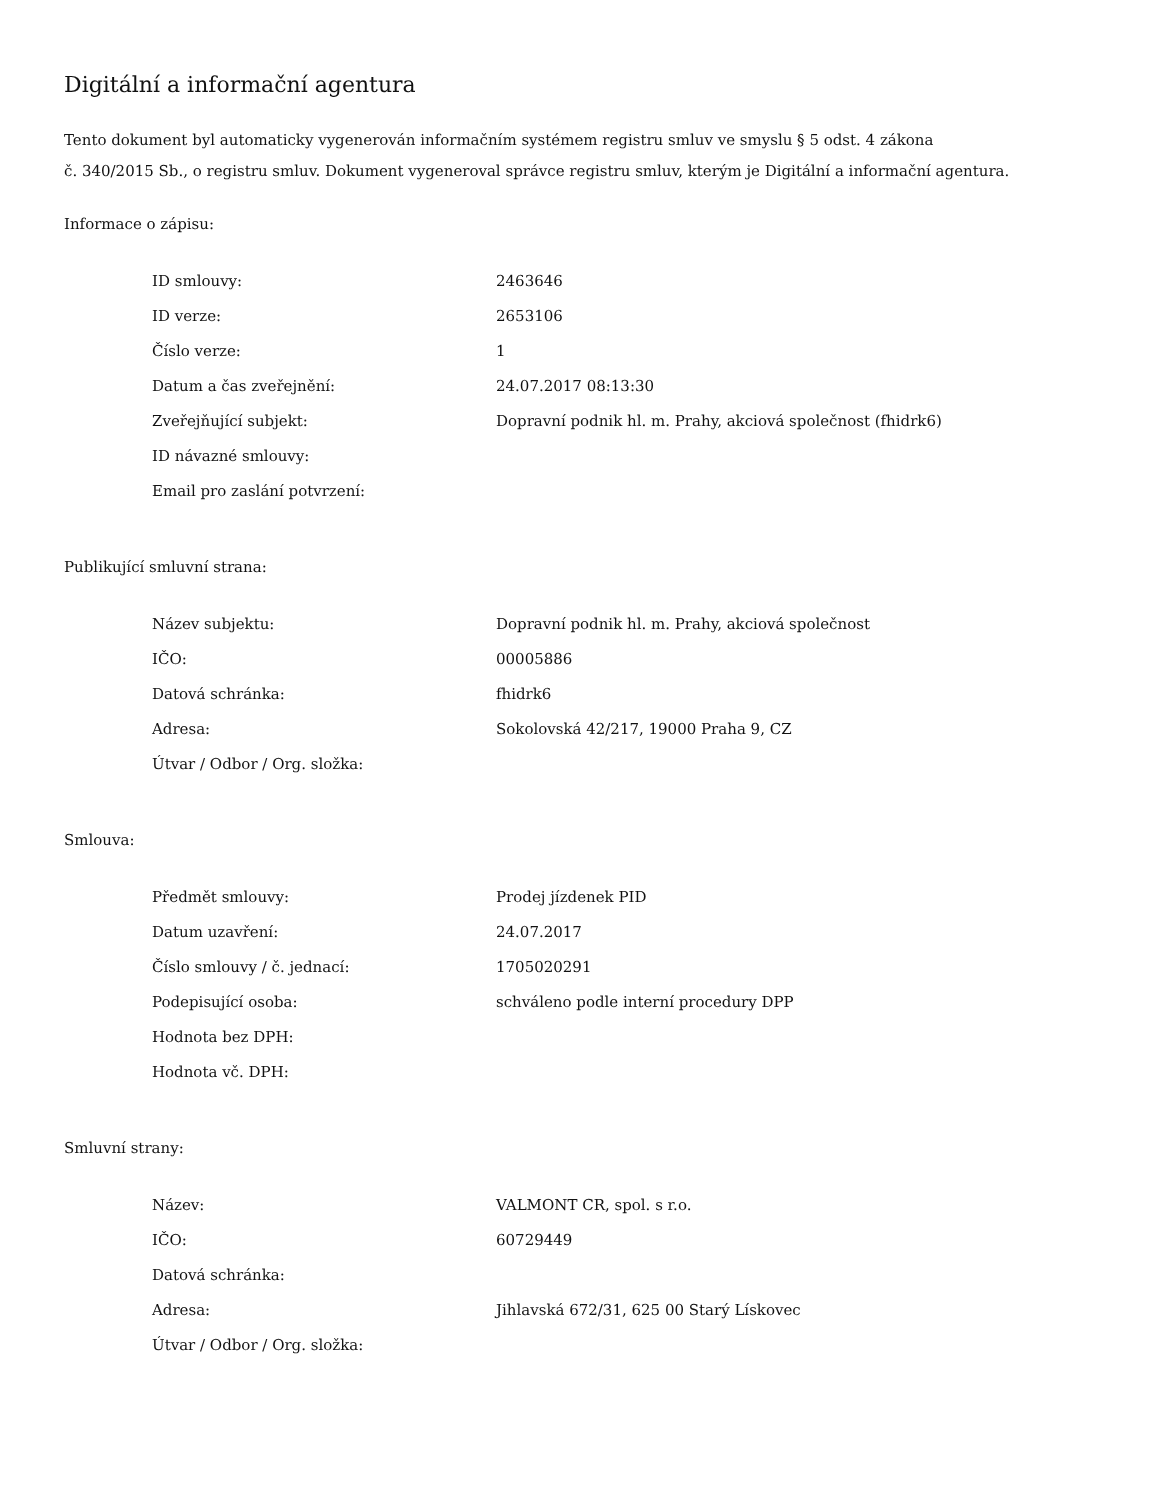Digitální a informační agentura
Tento dokument byl automaticky vygenerován informačním systémem registru smluv ve smyslu § 5 odst. 4 zákona
č. 340/2015 Sb., o registru smluv. Dokument vygeneroval správce registru smluv, kterým je Digitální a informační agentura.
Informace o zápisu:
| ID smlouvy: | 2463646 |
| ID verze: | 2653106 |
| Číslo verze: | 1 |
| Datum a čas zveřejnění: | 24.07.2017 08:13:30 |
| Zveřejňující subjekt: | Dopravní podnik hl. m. Prahy, akciová společnost (fhidrk6) |
| ID návazné smlouvy: | |
| Email pro zaslání potvrzení: | |
Publikující smluvní strana:
| Název subjektu: | Dopravní podnik hl. m. Prahy, akciová společnost |
| IČO: | 00005886 |
| Datová schránka: | fhidrk6 |
| Adresa: | Sokolovská 42/217, 19000 Praha 9, CZ |
| Útvar / Odbor / Org. složka: | |
Smlouva:
| Předmět smlouvy: | Prodej jízdenek PID |
| Datum uzavření: | 24.07.2017 |
| Číslo smlouvy / č. jednací: | 1705020291 |
| Podepisující osoba: | schváleno podle interní procedury DPP |
| Hodnota bez DPH: | |
| Hodnota vč. DPH: | |
Smluvní strany:
| Název: | VALMONT CR, spol. s r.o. |
| IČO: | 60729449 |
| Datová schránka: | |
| Adresa: | Jihlavská 672/31, 625 00 Starý Lískovec |
| Útvar / Odbor / Org. složka: | |